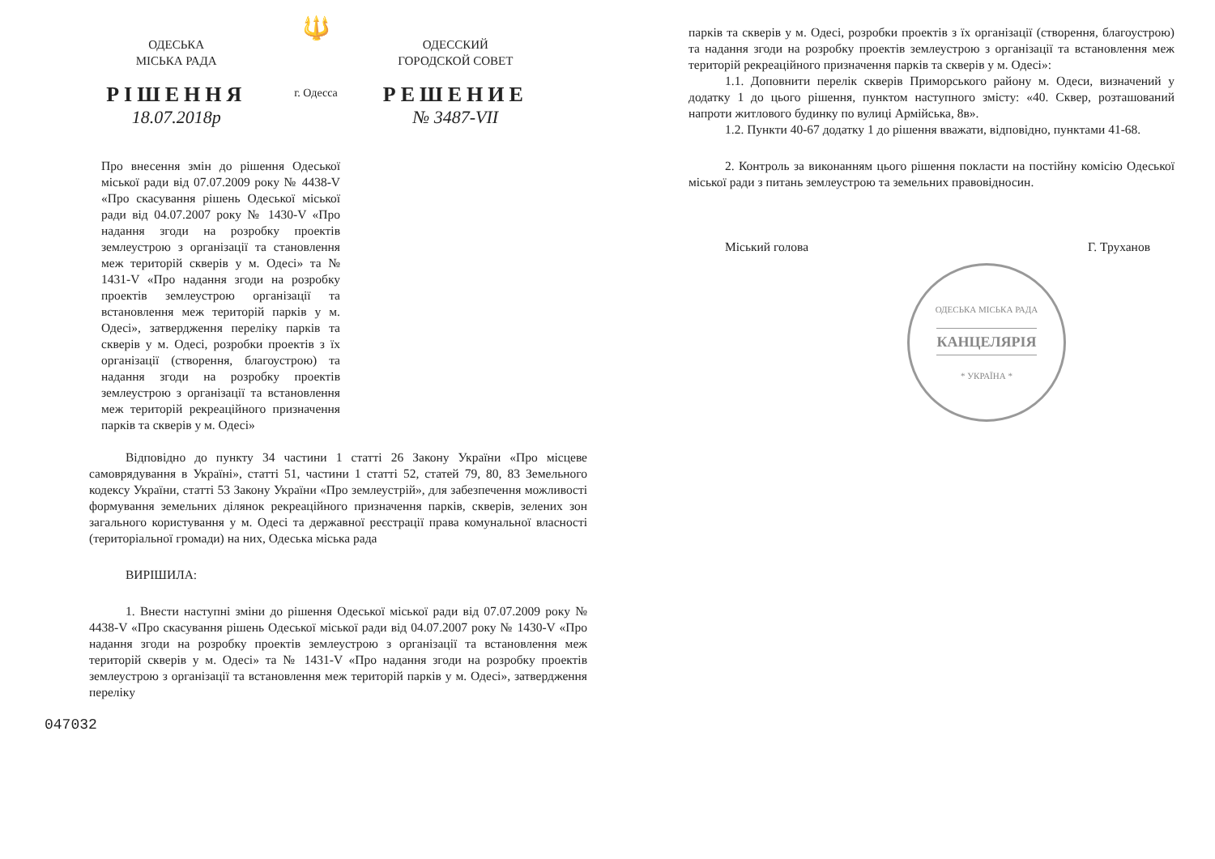ОДЕСЬКА
МІСЬКА РАДА
РІШЕННЯ
18.07.2018р
🔱
г. Одесса
ОДЕССКИЙ
ГОРОДСКОЙ СОВЕТ
РЕШЕНИЕ
№ 3487-VII
Про внесення змін до рішення Одеської міської ради від 07.07.2009 року № 4438-V «Про скасування рішень Одеської міської ради від 04.07.2007 року № 1430-V «Про надання згоди на розробку проектів землеустрою з організації та становлення меж територій скверів у м. Одесі» та № 1431-V «Про надання згоди на розробку проектів землеустрою організації та встановлення меж територій парків у м. Одесі», затвердження переліку парків та скверів у м. Одесі, розробки проектів з їх організації (створення, благоустрою) та надання згоди на розробку проектів землеустрою з організації та встановлення меж територій рекреаційного призначення парків та скверів у м. Одесі»
Відповідно до пункту 34 частини 1 статті 26 Закону України «Про місцеве самоврядування в Україні», статті 51, частини 1 статті 52, статей 79, 80, 83 Земельного кодексу України, статті 53 Закону України «Про землеустрій», для забезпечення можливості формування земельних ділянок рекреаційного призначення парків, скверів, зелених зон загального користування у м. Одесі та державної реєстрації права комунальної власності (територіальної громади) на них, Одеська міська рада
ВИРІШИЛА:
1. Внести наступні зміни до рішення Одеської міської ради від 07.07.2009 року № 4438-V «Про скасування рішень Одеської міської ради від 04.07.2007 року № 1430-V «Про надання згоди на розробку проектів землеустрою з організації та встановлення меж територій скверів у м. Одесі» та № 1431-V «Про надання згоди на розробку проектів землеустрою з організації та встановлення меж територій парків у м. Одесі», затвердження переліку
047032
парків та скверів у м. Одесі, розробки проектів з їх організації (створення, благоустрою) та надання згоди на розробку проектів землеустрою з організації та встановлення меж територій рекреаційного призначення парків та скверів у м. Одесі»:
1.1. Доповнити перелік скверів Приморського району м. Одеси, визначений у додатку 1 до цього рішення, пунктом наступного змісту: «40. Сквер, розташований напроти житлового будинку по вулиці Армійська, 8в».
1.2. Пункти 40-67 додатку 1 до рішення вважати, відповідно, пунктами 41-68.
2. Контроль за виконанням цього рішення покласти на постійну комісію Одеської міської ради з питань землеустрою та земельних правовідносин.
Міський голова Г. Труханов
ОДЕСЬКА МІСЬКА РАДА
КАНЦЕЛЯРІЯ
* УКРАЇНА *